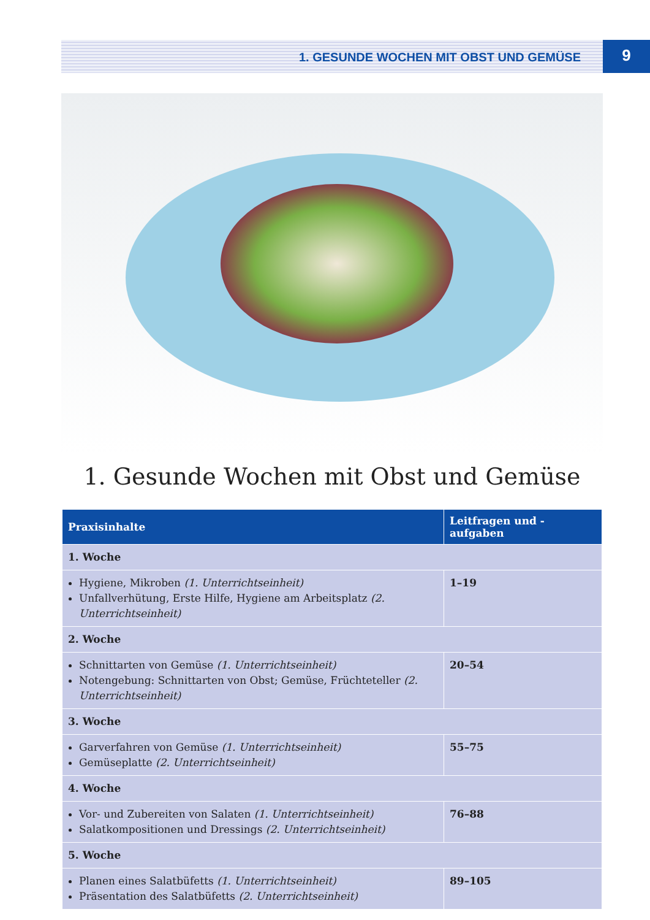1. GESUNDE WOCHEN MIT OBST UND GEMÜSE 9
1. Gesunde Wochen mit Obst und Gemüse
| Praxisinhalte | Leitfragen und -aufgaben |
| --- | --- |
| 1. Woche | |
| Hygiene, Mikroben (1. Unterrichtseinheit) Unfallverhütung, Erste Hilfe, Hygiene am Arbeitsplatz (2. Unterrichtseinheit) | 1–19 |
| 2. Woche | |
| Schnittarten von Gemüse (1. Unterrichtseinheit) Notengebung: Schnittarten von Obst; Gemüse, Früchteteller (2. Unterrichtseinheit) | 20–54 |
| 3. Woche | |
| Garverfahren von Gemüse (1. Unterrichtseinheit) Gemüseplatte (2. Unterrichtseinheit) | 55–75 |
| 4. Woche | |
| Vor- und Zubereiten von Salaten (1. Unterrichtseinheit) Salatkompositionen und Dressings (2. Unterrichtseinheit) | 76–88 |
| 5. Woche | |
| Planen eines Salatbüfetts (1. Unterrichtseinheit) Präsentation des Salatbüfetts (2. Unterrichtseinheit) | 89–105 |